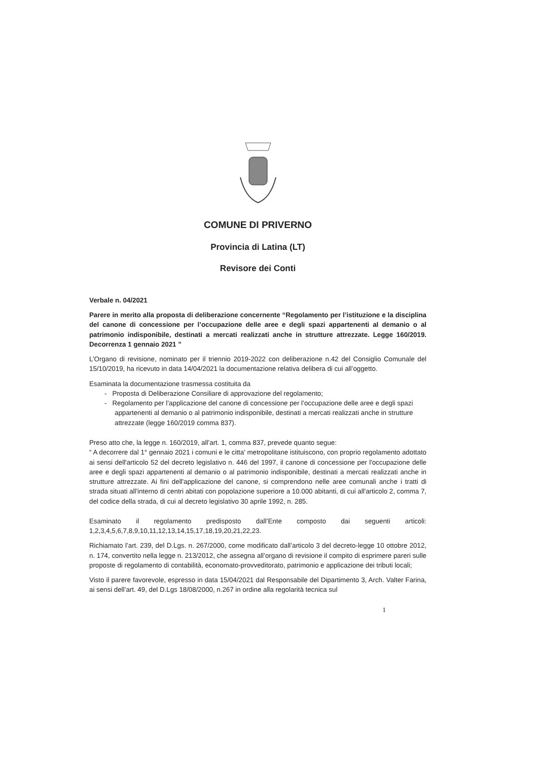COMUNE DI PRIVERNO
Provincia di Latina (LT)
Revisore dei Conti
Verbale n. 04/2021
Parere in merito alla proposta di deliberazione concernente “Regolamento per l’istituzione e la disciplina del canone di concessione per l’occupazione delle aree e degli spazi appartenenti al demanio o al patrimonio indisponibile, destinati a mercati realizzati anche in strutture attrezzate. Legge 160/2019. Decorrenza 1 gennaio 2021 ”
L’Organo di revisione, nominato per il triennio 2019-2022 con deliberazione n.42 del Consiglio Comunale del 15/10/2019, ha ricevuto in data 14/04/2021 la documentazione relativa delibera di cui all’oggetto.
Esaminata la documentazione trasmessa costituita da
- Proposta di Deliberazione Consiliare di approvazione del regolamento;
- Regolamento per l’applicazione del canone di concessione per l’occupazione delle aree e degli spazi appartenenti al demanio o al patrimonio indisponibile, destinati a mercati realizzati anche in strutture attrezzate (legge 160/2019 comma 837).
Preso atto che, la legge n. 160/2019, all’art. 1, comma 837, prevede quanto segue:
“ A decorrere dal 1° gennaio 2021 i comuni e le citta' metropolitane istituiscono, con proprio regolamento adottato ai sensi dell'articolo 52 del decreto legislativo n. 446 del 1997, il canone di concessione per l'occupazione delle aree e degli spazi appartenenti al demanio o al patrimonio indisponibile, destinati a mercati realizzati anche in strutture attrezzate. Ai fini dell'applicazione del canone, si comprendono nelle aree comunali anche i tratti di strada situati all'interno di centri abitati con popolazione superiore a 10.000 abitanti, di cui all'articolo 2, comma 7, del codice della strada, di cui al decreto legislativo 30 aprile 1992, n. 285.
Esaminato il regolamento predisposto dall’Ente composto dai seguenti articoli: 1,2,3,4,5,6,7,8,9,10,11,12,13,14,15,17,18,19,20,21,22,23.
Richiamato l’art. 239, del D.Lgs. n. 267/2000, come modificato dall’articolo 3 del decreto-legge 10 ottobre 2012, n. 174, convertito nella legge n. 213/2012, che assegna all’organo di revisione il compito di esprimere pareri sulle proposte di regolamento di contabilità, economato-provveditorato, patrimonio e applicazione dei tributi locali;
Visto il parere favorevole, espresso in data 15/04/2021 dal Responsabile del Dipartimento 3, Arch. Valter Farina, ai sensi dell’art. 49, del D.Lgs 18/08/2000, n.267 in ordine alla regolarità tecnica sul
1